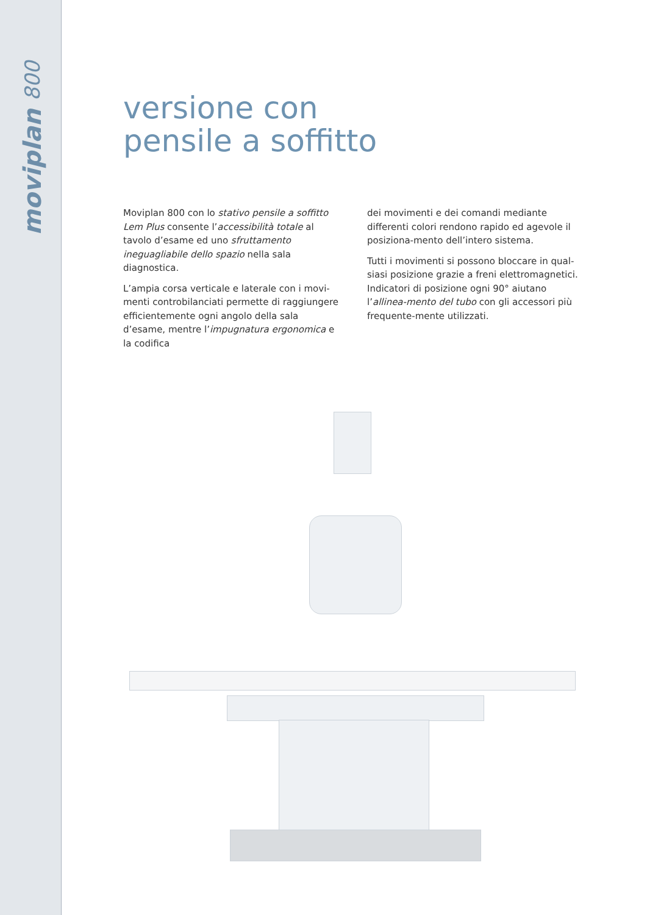moviplan 800
versione con
pensile a soffitto
Moviplan 800 con lo stativo pensile a soffitto Lem Plus consente l’accessibilità totale al tavolo d’esame ed uno sfruttamento ineguagliabile dello spazio nella sala diagnostica.
L’ampia corsa verticale e laterale con i movi-menti controbilanciati permette di raggiungere efficientemente ogni angolo della sala d’esame, mentre l’impugnatura ergonomica e la codifica
dei movimenti e dei comandi mediante differenti colori rendono rapido ed agevole il posiziona-mento dell’intero sistema.
Tutti i movimenti si possono bloccare in qual-siasi posizione grazie a freni elettromagnetici. Indicatori di posizione ogni 90° aiutano l’allinea-mento del tubo con gli accessori più frequente-mente utilizzati.